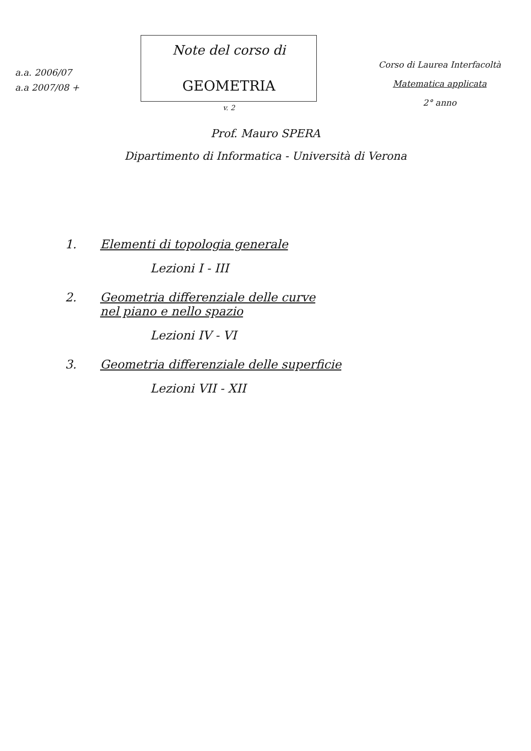a.a. 2006/07
a.a 2007/08 +
Note del corso di
GEOMETRIA
v. 2
Corso di Laurea Interfacoltà
Matematica applicata
2° anno
Prof. Mauro SPERA
Dipartimento di Informatica - Università di Verona
1. Elementi di topologia generale
Lezioni I - III
2. Geometria differenziale delle curve
nel piano e nello spazio
Lezioni IV - VI
3. Geometria differenziale delle superficie
Lezioni VII - XII